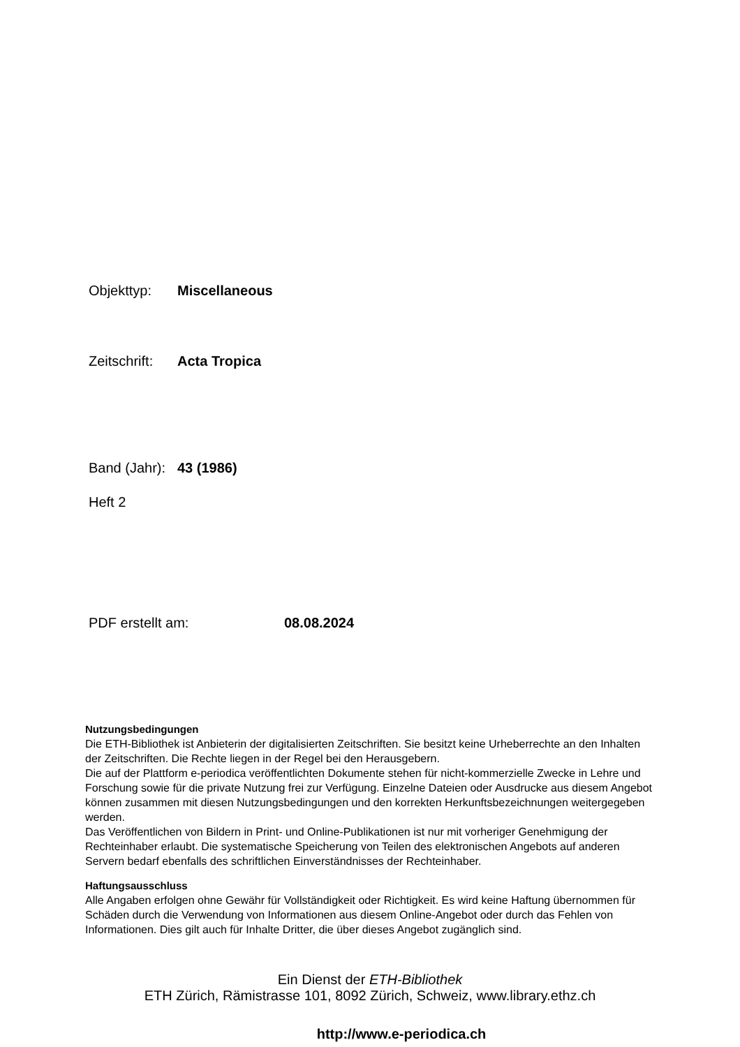Objekttyp: Miscellaneous
Zeitschrift: Acta Tropica
Band (Jahr): 43 (1986)
Heft 2
PDF erstellt am: 08.08.2024
Nutzungsbedingungen
Die ETH-Bibliothek ist Anbieterin der digitalisierten Zeitschriften. Sie besitzt keine Urheberrechte an den Inhalten der Zeitschriften. Die Rechte liegen in der Regel bei den Herausgebern.
Die auf der Plattform e-periodica veröffentlichten Dokumente stehen für nicht-kommerzielle Zwecke in Lehre und Forschung sowie für die private Nutzung frei zur Verfügung. Einzelne Dateien oder Ausdrucke aus diesem Angebot können zusammen mit diesen Nutzungsbedingungen und den korrekten Herkunftsbezeichnungen weitergegeben werden.
Das Veröffentlichen von Bildern in Print- und Online-Publikationen ist nur mit vorheriger Genehmigung der Rechteinhaber erlaubt. Die systematische Speicherung von Teilen des elektronischen Angebots auf anderen Servern bedarf ebenfalls des schriftlichen Einverständnisses der Rechteinhaber.
Haftungsausschluss
Alle Angaben erfolgen ohne Gewähr für Vollständigkeit oder Richtigkeit. Es wird keine Haftung übernommen für Schäden durch die Verwendung von Informationen aus diesem Online-Angebot oder durch das Fehlen von Informationen. Dies gilt auch für Inhalte Dritter, die über dieses Angebot zugänglich sind.
Ein Dienst der ETH-Bibliothek
ETH Zürich, Rämistrasse 101, 8092 Zürich, Schweiz, www.library.ethz.ch
http://www.e-periodica.ch